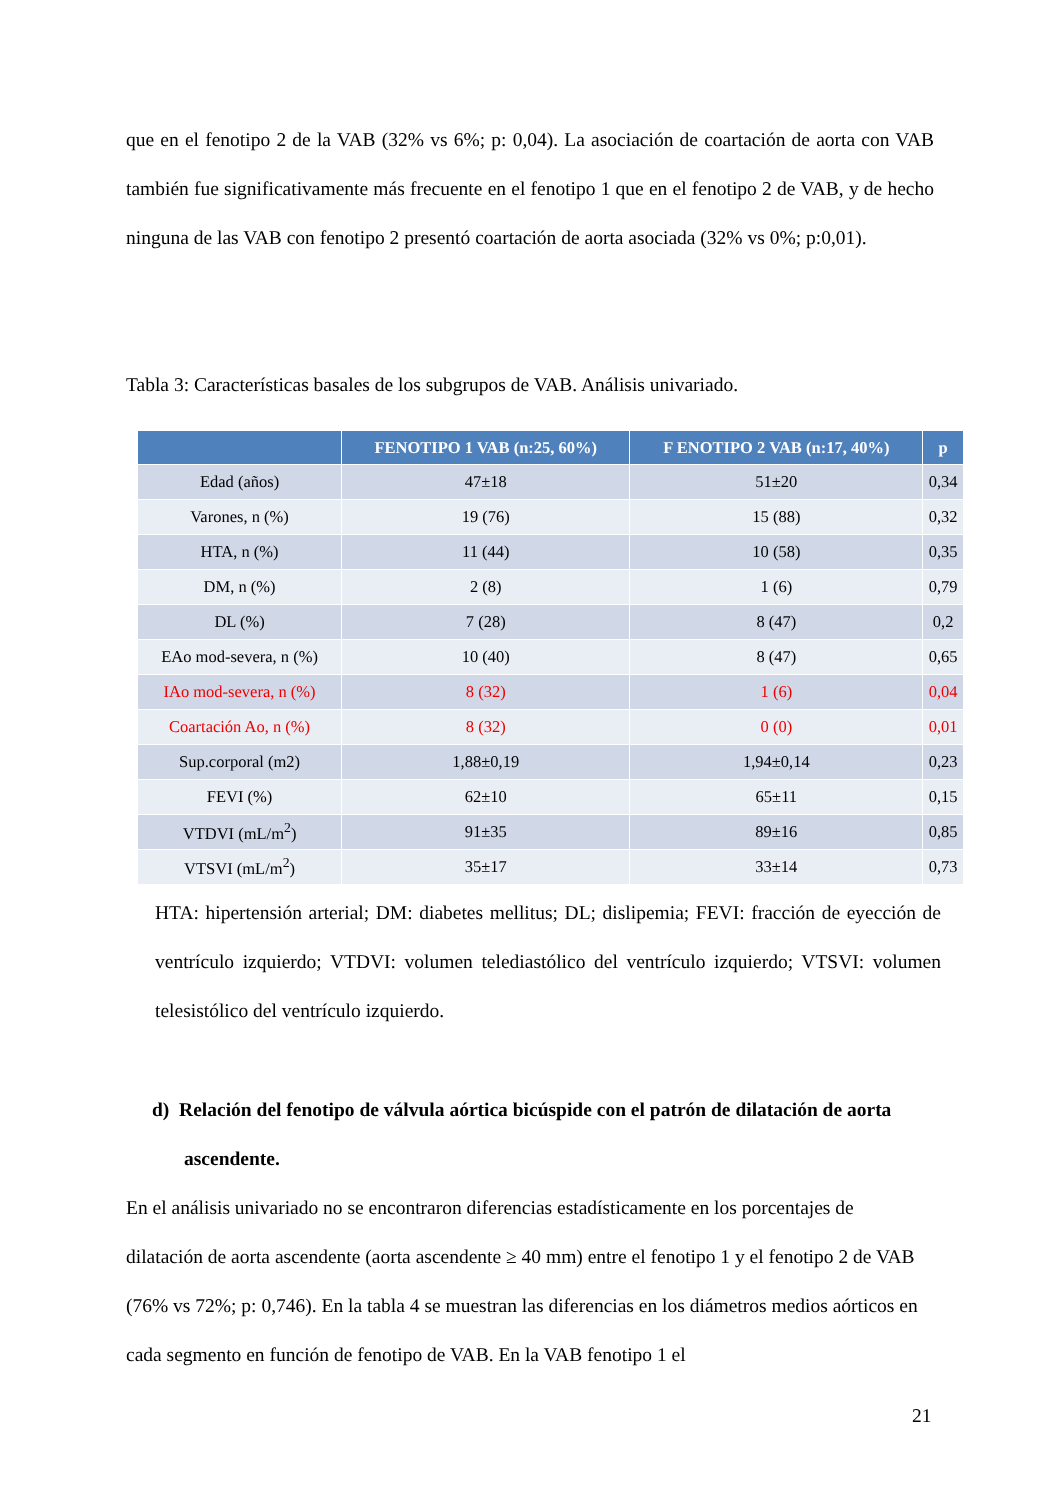que en el fenotipo 2 de la VAB (32% vs 6%; p: 0,04). La asociación de coartación de aorta con VAB también fue significativamente más frecuente en el fenotipo 1 que en el fenotipo 2 de VAB, y de hecho ninguna de las VAB con fenotipo 2 presentó coartación de aorta asociada (32% vs 0%; p:0,01).
Tabla 3: Características basales de los subgrupos de VAB. Análisis univariado.
| | FENOTIPO 1 VAB (n:25, 60%) | F ENOTIPO 2 VAB (n:17, 40%) | p |
| --- | --- | --- | --- |
| Edad (años) | 47±18 | 51±20 | 0,34 |
| Varones, n (%) | 19 (76) | 15 (88) | 0,32 |
| HTA, n (%) | 11 (44) | 10 (58) | 0,35 |
| DM, n (%) | 2 (8) | 1 (6) | 0,79 |
| DL (%) | 7 (28) | 8 (47) | 0,2 |
| EAo mod-severa, n (%) | 10 (40) | 8 (47) | 0,65 |
| IAo mod-severa, n (%) | 8 (32) | 1 (6) | 0,04 |
| Coartación Ao, n (%) | 8 (32) | 0 (0) | 0,01 |
| Sup.corporal (m2) | 1,88±0,19 | 1,94±0,14 | 0,23 |
| FEVI (%) | 62±10 | 65±11 | 0,15 |
| VTDVI (mL/m<sup>2</sup>) | 91±35 | 89±16 | 0,85 |
| VTSVI (mL/m<sup>2</sup>) | 35±17 | 33±14 | 0,73 |
HTA: hipertensión arterial; DM: diabetes mellitus; DL; dislipemia; FEVI: fracción de eyección de ventrículo izquierdo; VTDVI: volumen telediastólico del ventrículo izquierdo; VTSVI: volumen telesistólico del ventrículo izquierdo.
d) Relación del fenotipo de válvula aórtica bicúspide con el patrón de dilatación de aorta ascendente.
En el análisis univariado no se encontraron diferencias estadísticamente en los porcentajes de dilatación de aorta ascendente (aorta ascendente ≥ 40 mm) entre el fenotipo 1 y el fenotipo 2 de VAB (76% vs 72%; p: 0,746). En la tabla 4 se muestran las diferencias en los diámetros medios aórticos en cada segmento en función de fenotipo de VAB. En la VAB fenotipo 1 el
21